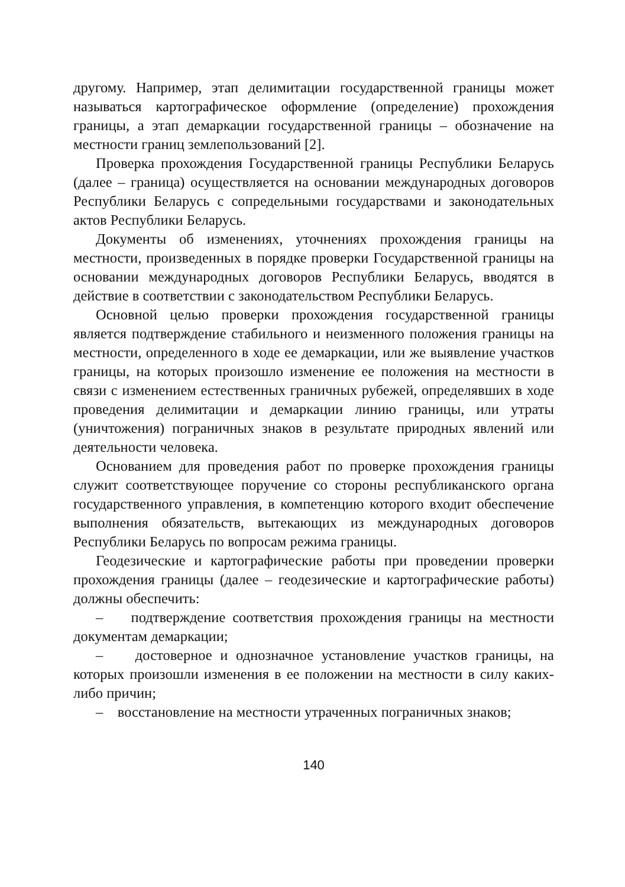другому. Например, этап делимитации государственной границы может называться картографическое оформление (определение) прохождения границы, а этап демаркации государственной границы – обозначение на местности границ землепользований [2].
Проверка прохождения Государственной границы Республики Беларусь (далее – граница) осуществляется на основании международных договоров Республики Беларусь с сопредельными государствами и законодательных актов Республики Беларусь.
Документы об изменениях, уточнениях прохождения границы на местности, произведенных в порядке проверки Государственной границы на основании международных договоров Республики Беларусь, вводятся в действие в соответствии с законодательством Республики Беларусь.
Основной целью проверки прохождения государственной границы является подтверждение стабильного и неизменного положения границы на местности, определенного в ходе ее демаркации, или же выявление участков границы, на которых произошло изменение ее положения на местности в связи с изменением естественных граничных рубежей, определявших в ходе проведения делимитации и демаркации линию границы, или утраты (уничтожения) пограничных знаков в результате природных явлений или деятельности человека.
Основанием для проведения работ по проверке прохождения границы служит соответствующее поручение со стороны республиканского органа государственного управления, в компетенцию которого входит обеспечение выполнения обязательств, вытекающих из международных договоров Республики Беларусь по вопросам режима границы.
Геодезические и картографические работы при проведении проверки прохождения границы (далее – геодезические и картографические работы) должны обеспечить:
– подтверждение соответствия прохождения границы на местности документам демаркации;
– достоверное и однозначное установление участков границы, на которых произошли изменения в ее положении на местности в силу каких-либо причин;
– восстановление на местности утраченных пограничных знаков;
140